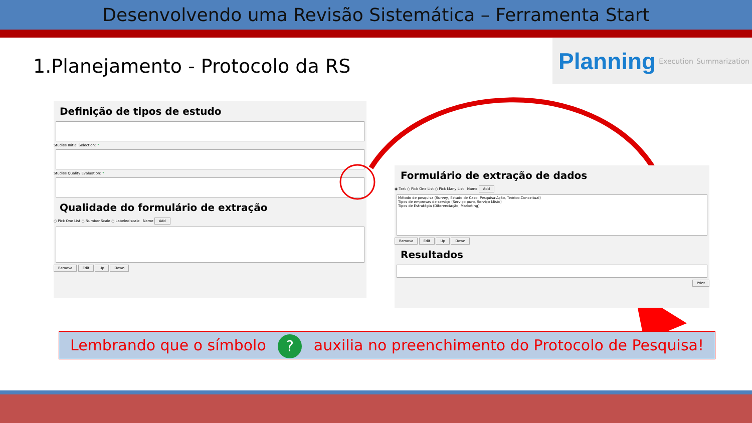Desenvolvendo uma Revisão Sistemática – Ferramenta Start
1.Planejamento - Protocolo da RS
Planning Execution Summarization
Definição de tipos de estudo
Studies Initial Selection: ?
Studies Quality Evaluation: ?
Qualidade do formulário de extração
○ Pick One List ○ Number Scale ○ Labeled scale Name Add
Remove Edit Up Down
Formulário de extração de dados
◉ Text ○ Pick One List ○ Pick Many List Name Add
Método de pesquisa (Survey, Estudo de Caso, Pesquisa-Ação, Teórico-Conceitual)
Tipos de empresas de serviço (Serviço puro, Serviço Misto)
Tipos de Estratégia (Diferenciação, Marketing)
Remove Edit Up Down
Resultados
Print
Lembrando que o símbolo ? auxilia no preenchimento do Protocolo de Pesquisa!